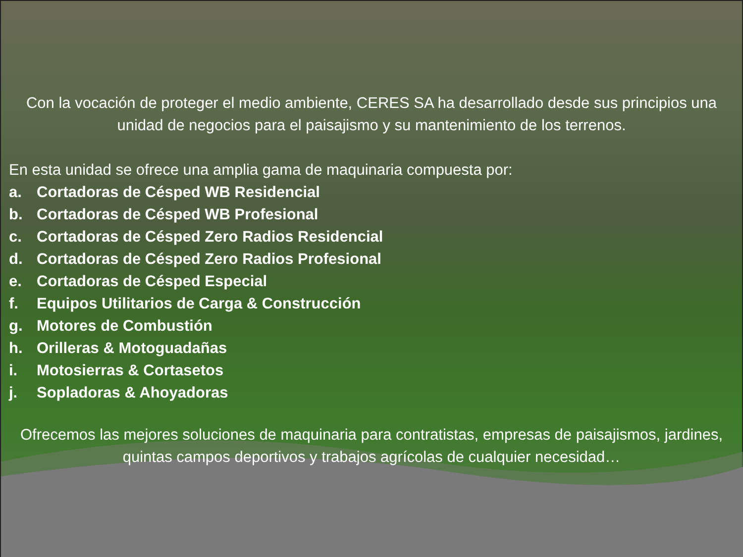Con la vocación de proteger el medio ambiente, CERES SA ha desarrollado desde sus principios una unidad de negocios para el paisajismo y su mantenimiento de los terrenos.
En esta unidad se ofrece una amplia gama de maquinaria compuesta por:
a. Cortadoras de Césped WB Residencial
b. Cortadoras de Césped WB Profesional
c. Cortadoras de Césped Zero Radios Residencial
d. Cortadoras de Césped Zero Radios Profesional
e. Cortadoras de Césped Especial
f. Equipos Utilitarios de Carga & Construcción
g. Motores de Combustión
h. Orilleras & Motoguadañas
i. Motosierras & Cortasetos
j. Sopladoras & Ahoyadoras
Ofrecemos las mejores soluciones de maquinaria para contratistas, empresas de paisajismos, jardines, quintas campos deportivos y trabajos agrícolas de cualquier necesidad…